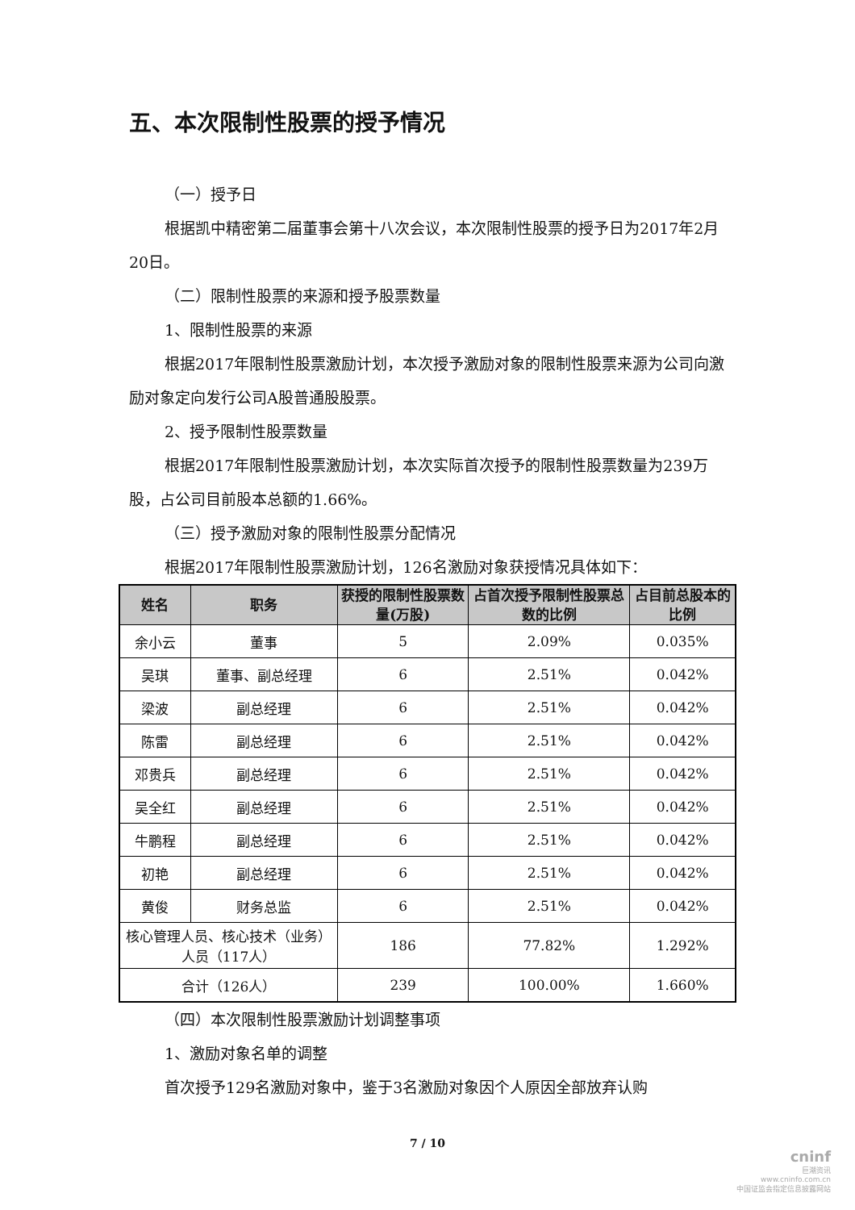五、本次限制性股票的授予情况
（一）授予日
根据凯中精密第二届董事会第十八次会议，本次限制性股票的授予日为2017年2月20日。
（二）限制性股票的来源和授予股票数量
1、限制性股票的来源
根据2017年限制性股票激励计划，本次授予激励对象的限制性股票来源为公司向激励对象定向发行公司A股普通股股票。
2、授予限制性股票数量
根据2017年限制性股票激励计划，本次实际首次授予的限制性股票数量为239万股，占公司目前股本总额的1.66%。
（三）授予激励对象的限制性股票分配情况
根据2017年限制性股票激励计划，126名激励对象获授情况具体如下：
| 姓名 | 职务 | 获授的限制性股票数量(万股) | 占首次授予限制性股票总数的比例 | 占目前总股本的比例 |
| --- | --- | --- | --- | --- |
| 余小云 | 董事 | 5 | 2.09% | 0.035% |
| 吴琪 | 董事、副总经理 | 6 | 2.51% | 0.042% |
| 梁波 | 副总经理 | 6 | 2.51% | 0.042% |
| 陈雷 | 副总经理 | 6 | 2.51% | 0.042% |
| 邓贵兵 | 副总经理 | 6 | 2.51% | 0.042% |
| 吴全红 | 副总经理 | 6 | 2.51% | 0.042% |
| 牛鹏程 | 副总经理 | 6 | 2.51% | 0.042% |
| 初艳 | 副总经理 | 6 | 2.51% | 0.042% |
| 黄俊 | 财务总监 | 6 | 2.51% | 0.042% |
| 核心管理人员、核心技术（业务）人员（117人） | | 186 | 77.82% | 1.292% |
| 合计（126人） | | 239 | 100.00% | 1.660% |
（四）本次限制性股票激励计划调整事项
1、激励对象名单的调整
首次授予129名激励对象中，鉴于3名激励对象因个人原因全部放弃认购
7 / 10
cninf
巨潮资讯
www.cninfo.com.cn
中国证监会指定信息披露网站